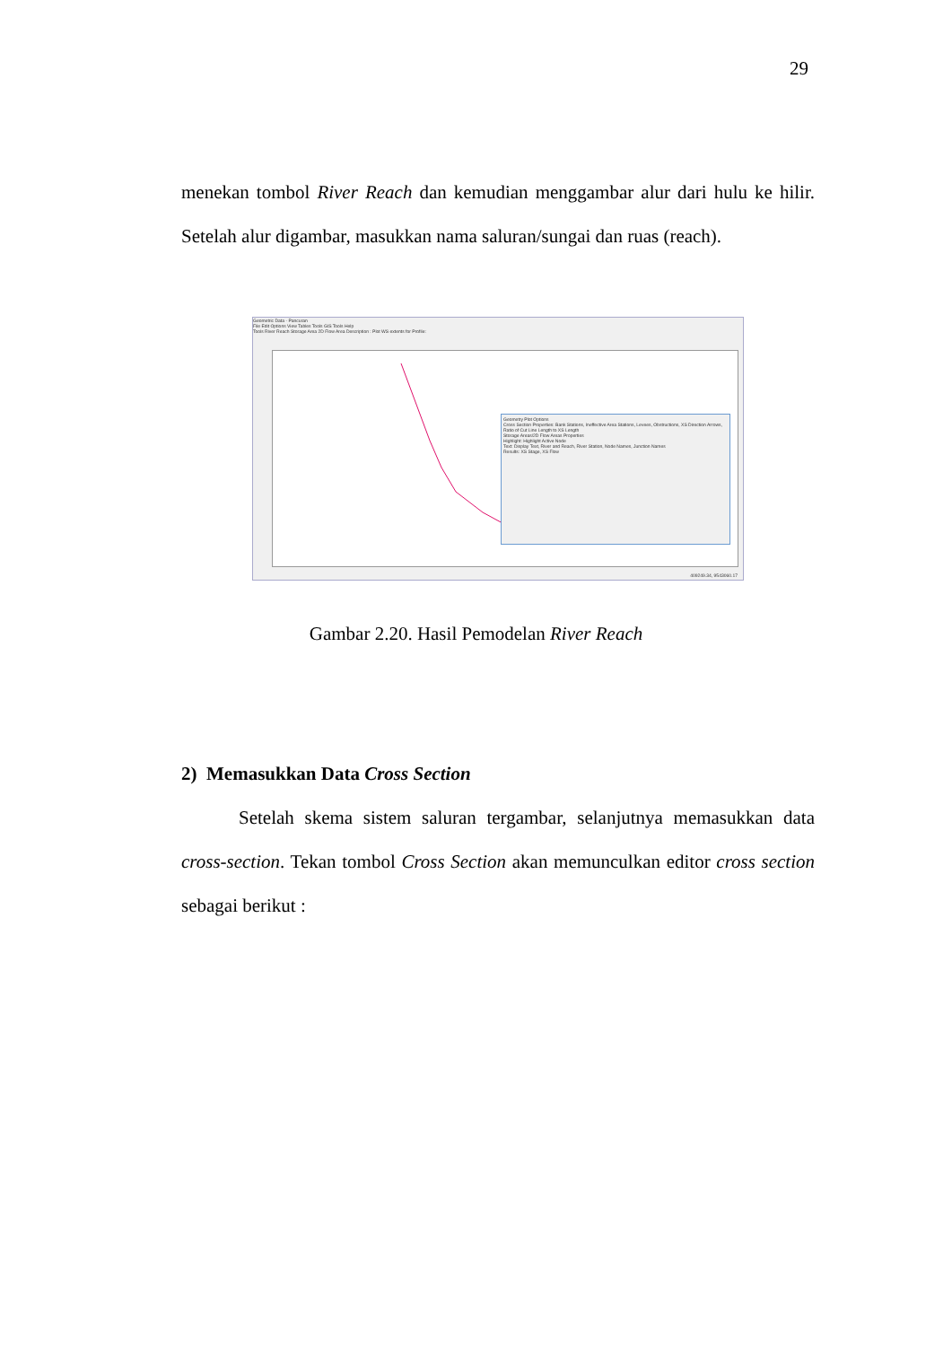29
menekan tombol River Reach dan kemudian menggambar alur dari hulu ke hilir. Setelah alur digambar, masukkan nama saluran/sungai dan ruas (reach).
Geometric Data - Pancuran
File Edit Options View Tables Tools GIS Tools Help
Tools River Reach Storage Area 2D Flow Area Description : Plot WS extents for Profile:
Geometry Plot Options
Cross Section Properties: Bank Stations, Ineffective Area Stations, Levees, Obstructions, XS Direction Arrows, Ratio of Cut Line Length to XS Length
Storage Areas/2D Flow Areas Properties
Highlight: Highlight Active Node
Text: Display Text, River and Reach, River Station, Node Names, Junction Names
Results: XS Stage, XS Flow
409249.34, 9543060.17
Gambar 2.20. Hasil Pemodelan River Reach
2) Memasukkan Data Cross Section
Setelah skema sistem saluran tergambar, selanjutnya memasukkan data cross-section. Tekan tombol Cross Section akan memunculkan editor cross section sebagai berikut :